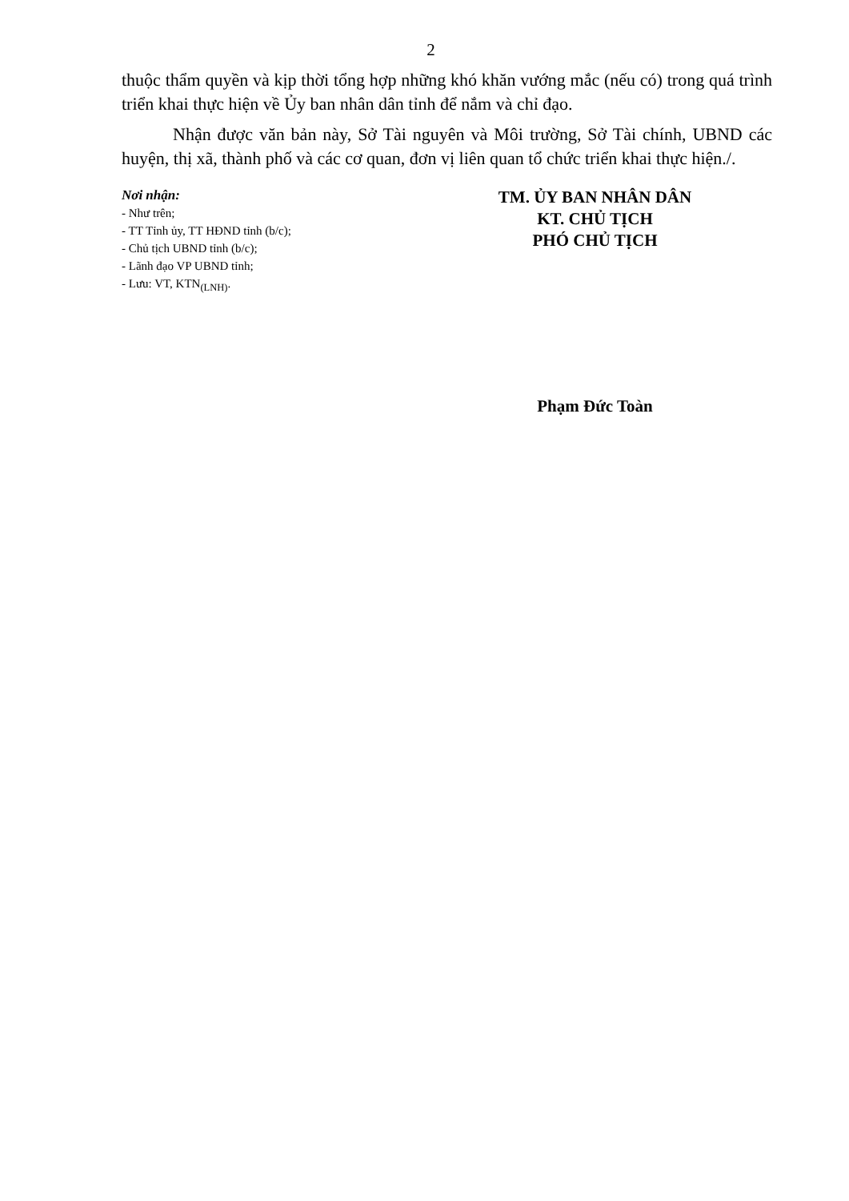2
thuộc thẩm quyền và kịp thời tổng hợp những khó khăn vướng mắc (nếu có) trong quá trình triển khai thực hiện về Ủy ban nhân dân tỉnh để nắm và chỉ đạo.
Nhận được văn bản này, Sở Tài nguyên và Môi trường, Sở Tài chính, UBND các huyện, thị xã, thành phố và các cơ quan, đơn vị liên quan tổ chức triển khai thực hiện./.
Nơi nhận:
- Như trên;
- TT Tỉnh ủy, TT HĐND tỉnh (b/c);
- Chủ tịch UBND tỉnh (b/c);
- Lãnh đạo VP UBND tỉnh;
- Lưu: VT, KTN<sub>(LNH)</sub>.
TM. ỦY BAN NHÂN DÂN
KT. CHỦ TỊCH
PHÓ CHỦ TỊCH
Phạm Đức Toàn